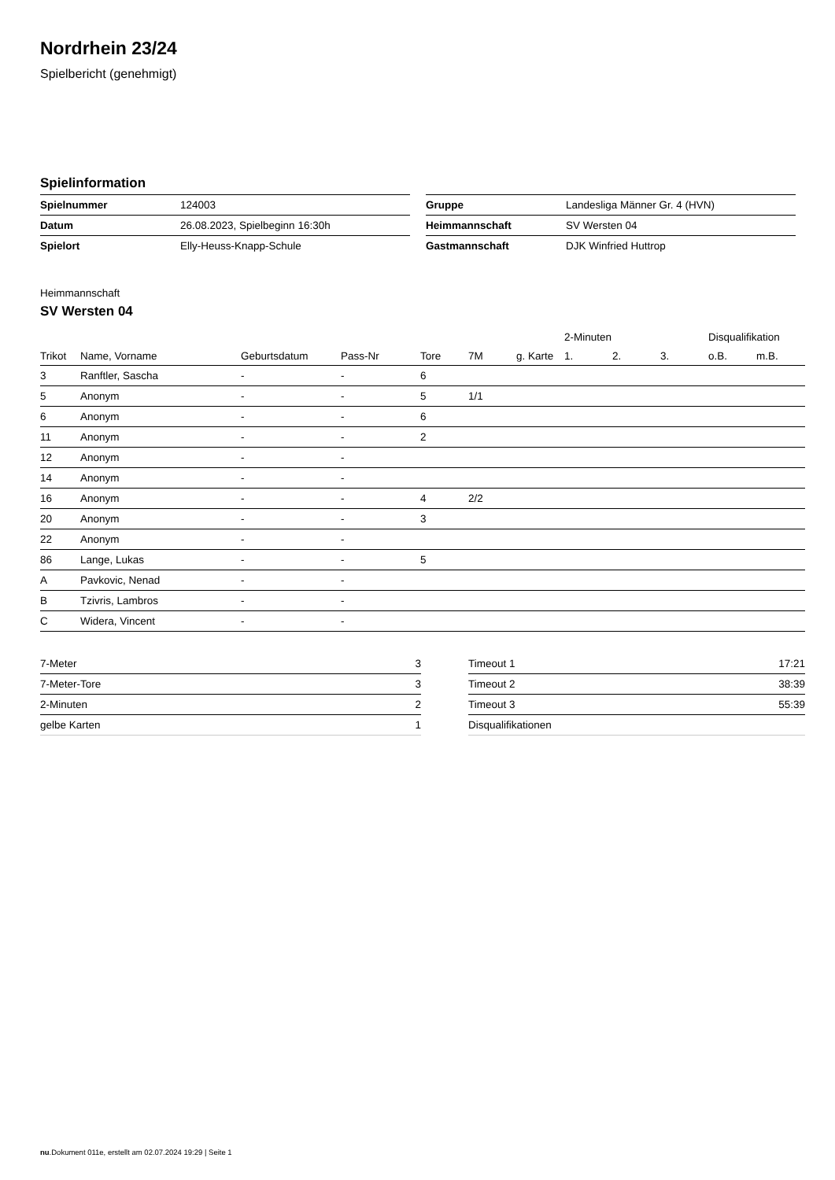Nordrhein 23/24
Spielbericht (genehmigt)
Spielinformation
| Spielnummer | 124003 |
| Datum | 26.08.2023, Spielbeginn 16:30h |
| Spielort | Elly-Heuss-Knapp-Schule |
| Gruppe | Landesliga Männer Gr. 4 (HVN) |
| Heimmannschaft | SV Wersten 04 |
| Gastmannschaft | DJK Winfried Huttrop |
Heimmannschaft
SV Wersten 04
| | | | | | | | 2-Minuten | | | Disqualifikation | |
| --- | --- | --- | --- | --- | --- | --- | --- | --- | --- | --- | --- |
| Trikot | Name, Vorname | Geburtsdatum | Pass-Nr | Tore | 7M | g. Karte | 1. | 2. | 3. | o.B. | m.B. |
| 3 | Ranftler, Sascha | - | - | 6 | | | | | | | |
| 5 | Anonym | - | - | 5 | 1/1 | | | | | | |
| 6 | Anonym | - | - | 6 | | | | | | | |
| 11 | Anonym | - | - | 2 | | | | | | | |
| 12 | Anonym | - | - | | | | | | | | |
| 14 | Anonym | - | - | | | | | | | | |
| 16 | Anonym | - | - | 4 | 2/2 | | | | | | |
| 20 | Anonym | - | - | 3 | | | | | | | |
| 22 | Anonym | - | - | | | | | | | | |
| 86 | Lange, Lukas | - | - | 5 | | | | | | | |
| A | Pavkovic, Nenad | - | - | | | | | | | | |
| B | Tzivris, Lambros | - | - | | | | | | | | |
| C | Widera, Vincent | - | - | | | | | | | | |
| 7-Meter | 3 |
| 7-Meter-Tore | 3 |
| 2-Minuten | 2 |
| gelbe Karten | 1 |
| Timeout 1 | 17:21 |
| Timeout 2 | 38:39 |
| Timeout 3 | 55:39 |
| Disqualifikationen | |
nu.Dokument 011e, erstellt am 02.07.2024 19:29 | Seite 1